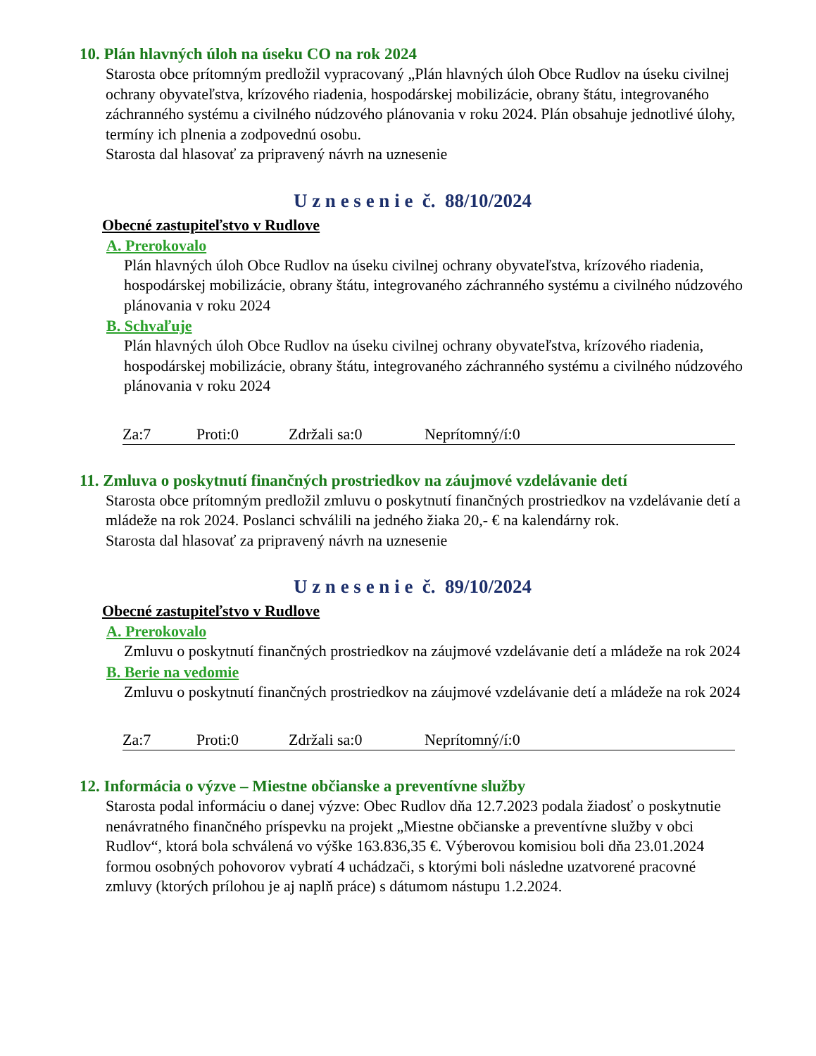10. Plán hlavných úloh na úseku CO na rok 2024
Starosta obce prítomným predložil vypracovaný „Plán hlavných úloh Obce Rudlov na úseku civilnej ochrany obyvateľstva, krízového riadenia, hospodárskej mobilizácie, obrany štátu, integrovaného záchranného systému a civilného núdzového plánovania v roku 2024. Plán obsahuje jednotlivé úlohy, termíny ich plnenia a zodpovednú osobu.
Starosta dal hlasovať za pripravený návrh na uznesenie
U z n e s e n i e č. 88/10/2024
Obecné zastupiteľstvo v Rudlove
A. Prerokovalo
Plán hlavných úloh Obce Rudlov na úseku civilnej ochrany obyvateľstva, krízového riadenia, hospodárskej mobilizácie, obrany štátu, integrovaného záchranného systému a civilného núdzového plánovania v roku 2024
B. Schvaľuje
Plán hlavných úloh Obce Rudlov na úseku civilnej ochrany obyvateľstva, krízového riadenia, hospodárskej mobilizácie, obrany štátu, integrovaného záchranného systému a civilného núdzového plánovania v roku 2024
Za:7 Proti:0 Zdržali sa:0 Neprítomný/í:0
11. Zmluva o poskytnutí finančných prostriedkov na záujmové vzdelávanie detí
Starosta obce prítomným predložil zmluvu o poskytnutí finančných prostriedkov na vzdelávanie detí a mládeže na rok 2024. Poslanci schválili na jedného žiaka 20,- € na kalendárny rok.
Starosta dal hlasovať za pripravený návrh na uznesenie
U z n e s e n i e č. 89/10/2024
Obecné zastupiteľstvo v Rudlove
A. Prerokovalo
Zmluvu o poskytnutí finančných prostriedkov na záujmové vzdelávanie detí a mládeže na rok 2024
B. Berie na vedomie
Zmluvu o poskytnutí finančných prostriedkov na záujmové vzdelávanie detí a mládeže na rok 2024
Za:7 Proti:0 Zdržali sa:0 Neprítomný/í:0
12. Informácia o výzve – Miestne občianske a preventívne služby
Starosta podal informáciu o danej výzve: Obec Rudlov dňa 12.7.2023 podala žiadosť o poskytnutie nenávratného finančného príspevku na projekt „Miestne občianske a preventívne služby v obci Rudlov“, ktorá bola schválená vo výške 163.836,35 €. Výberovou komisiou boli dňa 23.01.2024 formou osobných pohovorov vybratí 4 uchádzači, s ktorými boli následne uzatvorené pracovné zmluvy (ktorých prílohou je aj naplň práce) s dátumom nástupu 1.2.2024.